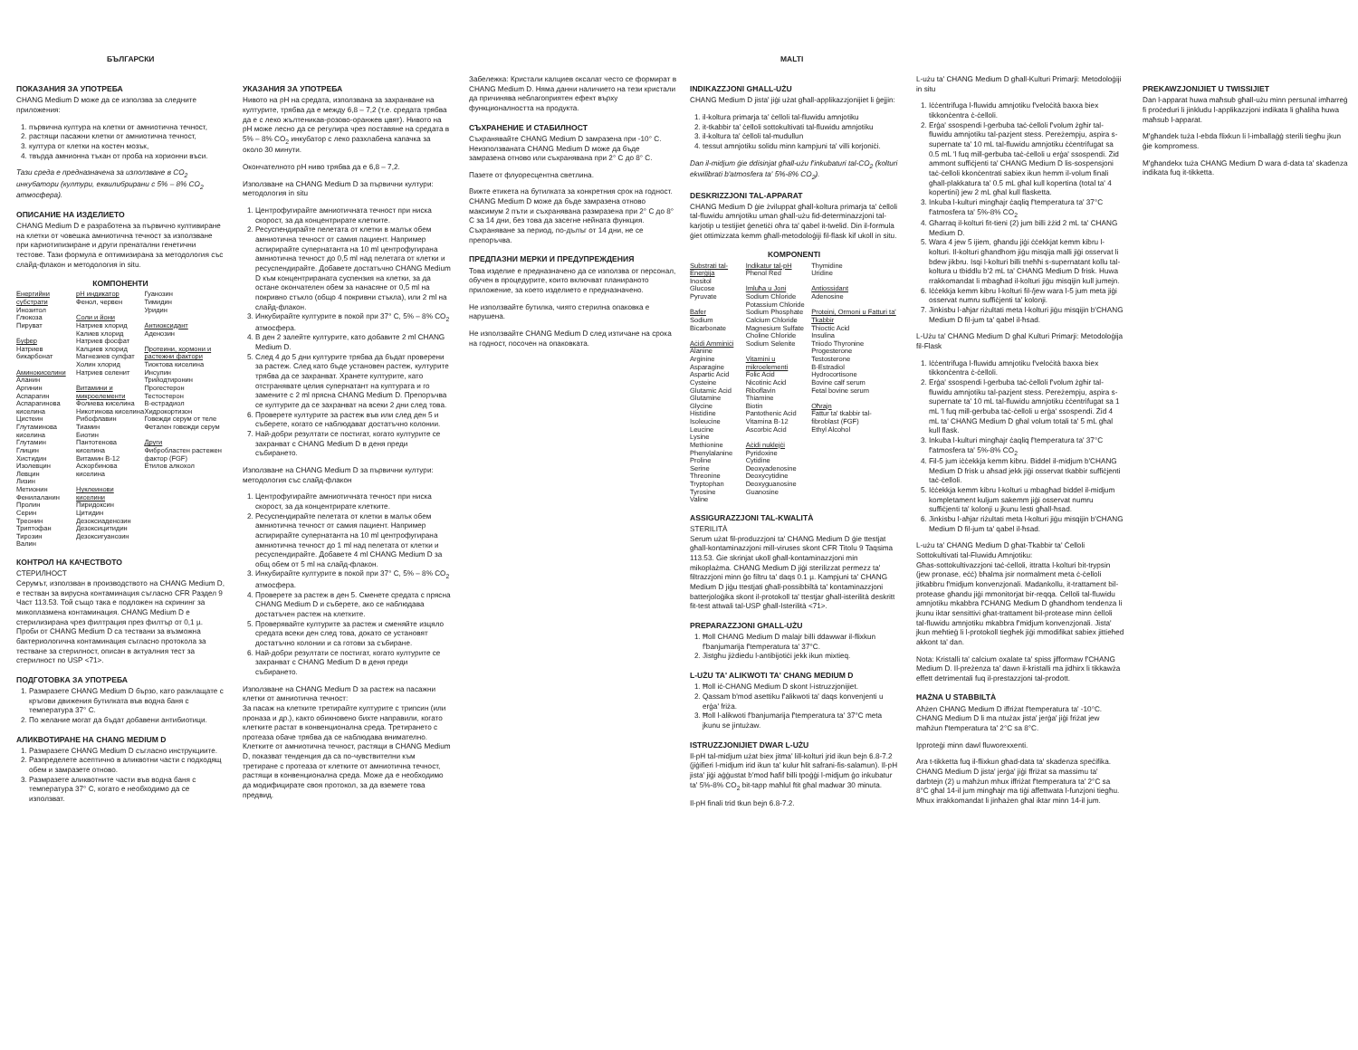БЪЛГАРСКИ
ПОКАЗАНИЯ ЗА УПОТРЕБА
CHANG Medium D може да се използва за следните приложения:
1. първична култура на клетки от амниотична течност,
2. растящи пасажни клетки от амниотична течност,
3. култура от клетки на костен мозък,
4. твърда амнионна тъкан от проба на хорионни въси.
Тази среда е предназначена за използване в CO<sub>2</sub> инкубатори (култури, еквилибрирани с 5% – 8% CO<sub>2</sub> атмосфера).
ОПИСАНИЕ НА ИЗДЕЛИЕТО
CHANG Medium D е разработена за първично култивиране на клетки от човешка амниотична течност за използване при кариотипизиране и други пренатални генетични тестове. Тази формула е оптимизирана за методология със слайд-флакон и методология in situ.
КОМПОНЕНТИ
| Енергийни субстрати Инозитол Глюкоза Пируват Буфер Натриев бикарбонат Аминокиселини Аланин Аргинин Аспарагин Аспарагинова киселина Цистеин Глутаминова киселина Глутамин Глицин Хистидин Изолевцин Левцин Лизин Метионин Фенилаланин Пролин Серин Треонин Триптофан Тирозин Валин | pH индикатор Фенол, червен Соли и йони Натриев хлорид Калиев хлорид Натриев фосфат Калциев хлорид Магнезиев сулфат Холин хлорид Натриев селенит Витамини и микроелементи Фолиева киселина Никотинова киселина Рибофлавин Тиамин Биотин Пантотенова киселина Витамин B-12 Аскорбинова киселина Нуклеинови киселини Пиридоксин Цитидин Дезоксиаденозин Дезоксицитидин Дезоксигуанозин | Гуанозин Тимидин Уридин Антиоксидант Аденозин Протеини, хормони и растежни фактори Тиоктова киселина Инсулин Трийодтиронин Прогестерон Тестостерон В-естрадиол Хидрокортизон Говежди серум от теле Фетален говежди серум Други Фибробластен растежен фактор (FGF) Етилов алкохол |
КОНТРОЛ НА КАЧЕСТВОТО
СТЕРИЛНОСТ
Серумът, използван в производството на CHANG Medium D, е тестван за вирусна контаминация съгласно CFR Раздел 9 Част 113.53. Той също така е подложен на скрининг за микоплазмена контаминация. CHANG Medium D е стерилизирана чрез филтрация през филтър от 0,1 µ. Проби от CHANG Medium D са тествани за възможна бактериологична контаминация съгласно протокола за тестване за стерилност, описан в актуалния тест за стерилност по USP <71>.
ПОДГОТОВКА ЗА УПОТРЕБА
1. Размразете CHANG Medium D бързо, като разклащате с кръгови движения бутилката във водна баня с температура 37° C.
2. По желание могат да бъдат добавени антибиотици.
АЛИКВОТИРАНЕ НА CHANG MEDIUM D
1. Размразете CHANG Medium D съгласно инструкциите.
2. Разпределете асептично в аликвотни части с подходящ обем и замразете отново.
3. Размразете аликвотните части във водна баня с температура 37° C, когато е необходимо да се използват.
УКАЗАНИЯ ЗА УПОТРЕБА
Нивото на pH на средата, използвана за захранване на културите, трябва да е между 6,8 – 7,2 (т.е. средата трябва да е с леко жълтеникав-розово-оранжев цвят). Нивото на pH може лесно да се регулира чрез поставяне на средата в 5% – 8% CO<sub>2</sub> инкубатор с леко разхлабена капачка за около 30 минути.
Окончателното pH ниво трябва да е 6,8 – 7,2.
Използване на CHANG Medium D за първични култури: методология in situ
1. Центрофугирайте амниотичната течност при ниска скорост, за да концентрирате клетките.
2. Ресуспендирайте пелетата от клетки в малък обем амниотична течност от самия пациент. Например аспирирайте супернатанта на 10 ml центрофугирана амниотична течност до 0,5 ml над пелетата от клетки и ресуспендирайте. Добавете достатъчно CHANG Medium D към концентрираната суспензия на клетки, за да остане окончателен обем за нанасяне от 0,5 ml на покривно стъкло (общо 4 покривни стъкла), или 2 ml на слайд-флакон.
3. Инкубирайте културите в покой при 37° C, 5% – 8% CO<sub>2</sub> атмосфера.
4. В ден 2 залейте културите, като добавите 2 ml CHANG Medium D.
5. След 4 до 5 дни културите трябва да бъдат проверени за растеж. След като бъде установен растеж, културите трябва да се захранват. Хранете културите, като отстранявате целия супернатант на културата и го замените с 2 ml прясна CHANG Medium D. Препоръчва се културите да се захранват на всеки 2 дни след това.
6. Проверете културите за растеж във или след ден 5 и съберете, когато се наблюдават достатъчно колонии.
7. Най-добри резултати се постигат, когато културите се захранват с CHANG Medium D в деня преди събирането.
Използване на CHANG Medium D за първични култури: методология със слайд-флакон
1. Центрофугирайте амниотичната течност при ниска скорост, за да концентрирате клетките.
2. Ресуспендирайте пелетата от клетки в малък обем амниотична течност от самия пациент. Например аспирирайте супернатанта на 10 ml центрофугирана амниотична течност до 1 ml над пелетата от клетки и ресуспендирайте. Добавете 4 ml CHANG Medium D за общ обем от 5 ml на слайд-флакон.
3. Инкубирайте културите в покой при 37° C, 5% – 8% CO<sub>2</sub> атмосфера.
4. Проверете за растеж в ден 5. Сменете средата с прясна CHANG Medium D и съберете, ако се наблюдава достатъчен растеж на клетките.
5. Проверявайте културите за растеж и сменяйте изцяло средата всеки ден след това, докато се установят достатъчно колонии и са готови за събиране.
6. Най-добри резултати се постигат, когато културите се захранват с CHANG Medium D в деня преди събирането.
Използване на CHANG Medium D за растеж на пасажни клетки от амниотична течност:
За пасаж на клетките третирайте културите с трипсин (или проназа и др.), както обикновено бихте направили, когато клетките растат в конвенционална среда. Третирането с протеаза обаче трябва да се наблюдава внимателно. Клетките от амниотична течност, растящи в CHANG Medium D, показват тенденция да са по-чувствителни към третиране с протеаза от клетките от амниотична течност, растящи в конвенционална среда. Може да е необходимо да модифицирате своя протокол, за да вземете това предвид.
Забележка: Кристали калциев оксалат често се формират в CHANG Medium D. Няма данни наличието на тези кристали да причинява неблагоприятен ефект върху функционалността на продукта.
СЪХРАНЕНИЕ И СТАБИЛНОСТ
Съхранявайте CHANG Medium D замразена при -10° C. Неизползваната CHANG Medium D може да бъде замразена отново или съхранявана при 2° C до 8° C.
Пазете от флуоресцентна светлина.
Вижте етикета на бутилката за конкретния срок на годност. CHANG Medium D може да бъде замразена отново максимум 2 пъти и съхранявана размразена при 2° C до 8° C за 14 дни, без това да засегне нейната функция. Съхраняване за период, по-дълъг от 14 дни, не се препоръчва.
ПРЕДПАЗНИ МЕРКИ И ПРЕДУПРЕЖДЕНИЯ
Това изделие е предназначено да се използва от персонал, обучен в процедурите, които включват планираното приложение, за което изделието е предназначено.
Не използвайте бутилка, чиято стерилна опаковка е нарушена.
Не използвайте CHANG Medium D след изтичане на срока на годност, посочен на опаковката.
MALTI
INDIKAZZJONI GĦALL-UŻU
CHANG Medium D jista' jiġi użat għall-applikazzjonijiet li ġejjin:
1. il-koltura primarja ta' ċelloli tal-fluwidu amnjotiku
2. it-tkabbir ta' ċelloli sottokultivati tal-fluwidu amnjotiku
3. il-koltura ta' ċelloli tal-mudullun
4. tessut amnjotiku solidu minn kampjuni ta' villi korjoniċi.
Dan il-midjum ġie ddisinjat għall-użu f'inkubaturi tal-CO<sub>2</sub> (kolturi ekwilibrati b'atmosfera ta' 5%-8% CO<sub>2</sub>).
DESKRIZZJONI TAL-APPARAT
CHANG Medium D ġie żviluppat għall-koltura primarja ta' ċelloli tal-fluwidu amnjotiku uman għall-użu fid-determinazzjoni tal-karjotip u testijiet ġenetiċi oħra ta' qabel it-twelid. Din il-formula ġiet ottimizzata kemm għall-metodoloġiji fil-flask kif ukoll in situ.
KOMPONENTI
| Substrati tal-Enerġija Inositol Glucose Pyruvate Bafer Sodium Bicarbonate Aċidi Amminiċi Alanine Arginine Asparagine Aspartic Acid Cysteine Glutamic Acid Glutamine Glycine Histidine Isoleucine Leucine Lysine Methionine Phenylalanine Proline Serine Threonine Tryptophan Tyrosine Valine | Indikatur tal-pH Phenol Red Imluħa u Joni Sodium Chloride Potassium Chloride Sodium Phosphate Calcium Chloride Magnesium Sulfate Choline Chloride Sodium Selenite Vitamini u mikroelementi Folic Acid Nicotinic Acid Riboflavin Thiamine Biotin Pantothenic Acid Vitamina B-12 Ascorbic Acid Aċidi nuklejċi Pyridoxine Cytidine Deoxyadenosine Deoxycytidine Deoxyguanosine Guanosine | Thymidine Uridine Antiossidant Adenosine Proteini, Ormoni u Fatturi ta' Tkabbir Thioctic Acid Insulina Triiodo Thyronine Progesterone Testosterone B-Estradiol Hydrocortisone Bovine calf serum Fetal bovine serum Oħrajn Fattur ta' tkabbir tal-fibroblast (FGF) Ethyl Alcohol |
ASSIGURAZZJONI TAL-KWALITÀ
STERILITÀ
Serum użat fil-produzzjoni ta' CHANG Medium D ġie ttestjat għall-kontaminazzjoni mill-viruses skont CFR Titolu 9 Taqsima 113.53. Ġie skrinjat ukoll għall-kontaminazzjoni min mikoplażma. CHANG Medium D jiġi sterilizzat permezz ta' filtrazzjoni minn ġo filtru ta' daqs 0.1 µ. Kampjuni ta' CHANG Medium D jiġu ttestjati għall-possibbiltà ta' kontaminazzjoni batterjoloġika skont il-protokoll ta' ttestjar għall-isterilità deskritt fit-test attwali tal-USP għall-Isterilità <71>.
PREPARAZZJONI GĦALL-UŻU
1. Ħoll CHANG Medium D malajr billi ddawwar il-flixkun f'banjumarija f'temperatura ta' 37°C.
2. Jistgħu jiżdiedu l-antibijotiċi jekk ikun mixtieq.
L-UŻU TA' ALIKWOTI TA' CHANG MEDIUM D
1. Ħoll iċ-CHANG Medium D skont l-istruzzjonijiet.
2. Qassam b'mod asettiku f'alikwoti ta' daqs konvenjenti u erġa' friża.
3. Ħoll l-alikwoti f'banjumarija f'temperatura ta' 37°C meta jkunu se jintużaw.
ISTRUZZJONIJIET DWAR L-UŻU
Il-pH tal-midjum użat biex jitma' lill-kolturi jrid ikun bejn 6.8-7.2 (jiġifieri l-midjum irid ikun ta' kulur ħlit safrani-fis-salamun). Il-pH jista' jiġi aġġustat b'mod ħafif billi tpoġġi l-midjum ġo inkubatur ta' 5%-8% CO<sub>2</sub> bit-tapp maħlul ftit għal madwar 30 minuta.
Il-pH finali trid tkun bejn 6.8-7.2.
L-użu ta' CHANG Medium D għall-Kulturi Primarji: Metodoloġiji in situ
1. Iċċentrifuga l-fluwidu amnjotiku f'veloċità baxxa biex tikkonċentra ċ-ċelloli.
2. Erġa' ssospendi l-gerbuba taċ-ċelloli f'volum żgħir tal-fluwidu amnjotiku tal-pazjent stess. Pereżempju, aspira s-supernate ta' 10 mL tal-fluwidu amnjotiku ċċentrifugat sa 0.5 mL 'l fuq mill-gerbuba taċ-ċelloli u erġa' ssospendi. Żid ammont suffiċjenti ta' CHANG Medium D lis-sospensjoni taċ-ċelloli kkonċentrati sabiex ikun hemm il-volum finali għall-plakkatura ta' 0.5 mL għal kull kopertina (total ta' 4 kopertini) jew 2 mL għal kull flasketta.
3. Inkuba l-kulturi mingħajr ċaqliq f'temperatura ta' 37°C f'atmosfera ta' 5%-8% CO<sub>2</sub>
4. Għarraq il-kolturi fit-tieni (2) jum billi żżid 2 mL ta' CHANG Medium D.
5. Wara 4 jew 5 ijiem, għandu jiġi ċċekkjat kemm kibru l-kolturi. Il-kolturi għandhom jiġu misqija malli jiġi osservat li bdew jikbru. Isqi l-kolturi billi tneħħi s-supernatant kollu tal-koltura u tbiddlu b'2 mL ta' CHANG Medium D frisk. Huwa rrakkomandat li mbagħad il-kolturi jiġu misqijin kull jumejn.
6. Iċċekkja kemm kibru l-kolturi fil-/jew wara l-5 jum meta jiġi osservat numru suffiċjenti ta' kolonji.
7. Jinkisbu l-aħjar riżultati meta l-kolturi jiġu misqijin b'CHANG Medium D fil-jum ta' qabel il-ħsad.
L-Użu ta' CHANG Medium D għal Kulturi Primarji: Metodoloġija fil-Flask
1. Iċċentrifuga l-fluwidu amnjotiku f'veloċità baxxa biex tikkonċentra ċ-ċelloli.
2. Erġa' ssospendi l-gerbuba taċ-ċelloli f'volum żgħir tal-fluwidu amnjotiku tal-pazjent stess. Pereżempju, aspira s-supernate ta' 10 mL tal-fluwidu amnjotiku ċċentrifugat sa 1 mL 'l fuq mill-gerbuba taċ-ċelloli u erġa' ssospendi. Żid 4 mL ta' CHANG Medium D għal volum totali ta' 5 mL għal kull flask.
3. Inkuba l-kulturi mingħajr ċaqliq f'temperatura ta' 37°C f'atmosfera ta' 5%-8% CO<sub>2</sub>
4. Fil-5 jum iċċekkja kemm kibru. Biddel il-midjum b'CHANG Medium D frisk u aħsad jekk jiġi osservat tkabbir suffiċjenti taċ-ċelloli.
5. Iċċekkja kemm kibru l-kolturi u mbagħad biddel il-midjum kompletament kuljum sakemm jiġi osservat numru suffiċjenti ta' kolonji u jkunu lesti għall-ħsad.
6. Jinkisbu l-aħjar riżultati meta l-kolturi jiġu misqijin b'CHANG Medium D fil-jum ta' qabel il-ħsad.
L-użu ta' CHANG Medium D għat-Tkabbir ta' Ċelloli Sottokultivati tal-Fluwidu Amnjotiku:
Għas-sottokultivazzjoni taċ-ċelloli, ittratta l-kolturi bit-trypsin (jew pronase, eċċ) bħalma jsir normalment meta ċ-ċelloli jitkabbru f'midjum konvenzjonali. Madankollu, it-trattament bil-protease għandu jiġi mmonitorjat bir-reqqa. Ċelloli tal-fluwidu amnjotiku mkabbra f'CHANG Medium D għandhom tendenza li jkunu iktar sensittivi għat-trattament bil-protease minn ċelloli tal-fluwidu amnjotiku mkabbra f'midjum konvenzjonali. Jista' jkun meħtieġ li l-protokoll tiegħek jiġi mmodifikat sabiex jittieħed akkont ta' dan.
Nota: Kristalli ta' calcium oxalate ta' spiss jifformaw f'CHANG Medium D. Il-preżenza ta' dawn il-kristalli ma jidhirx li tikkawża effett detrimentali fuq il-prestazzjoni tal-prodott.
ĦAŻNA U STABBILTÀ
Aħżen CHANG Medium D iffriżat f'temperatura ta' -10°C. CHANG Medium D li ma ntużax jista' jerġa' jiġi friżat jew maħżun f'temperatura ta' 2°C sa 8°C.
Ipproteġi minn dawl fluworexxenti.
Ara t-tikketta fuq il-flixkun għad-data ta' skadenza speċifika. CHANG Medium D jista' jerġa' jiġi ffriżat sa massimu ta' darbtejn (2) u maħżun mhux iffriżat f'temperatura ta' 2°C sa 8°C għal 14-il jum mingħajr ma tiġi affettwata l-funzjoni tiegħu. Mhux irrakkomandat li jinħażen għal iktar minn 14-il jum.
PREKAWZJONIJIET U TWISSIJIET
Dan l-apparat huwa maħsub għall-użu minn persunal imħarreġ fi proċeduri li jinkludu l-applikazzjoni indikata li għaliha huwa maħsub l-apparat.
M'għandek tuża l-ebda flixkun li l-imballaġġ sterili tiegħu jkun ġie kompromess.
M'għandekx tuża CHANG Medium D wara d-data ta' skadenza indikata fuq it-tikketta.